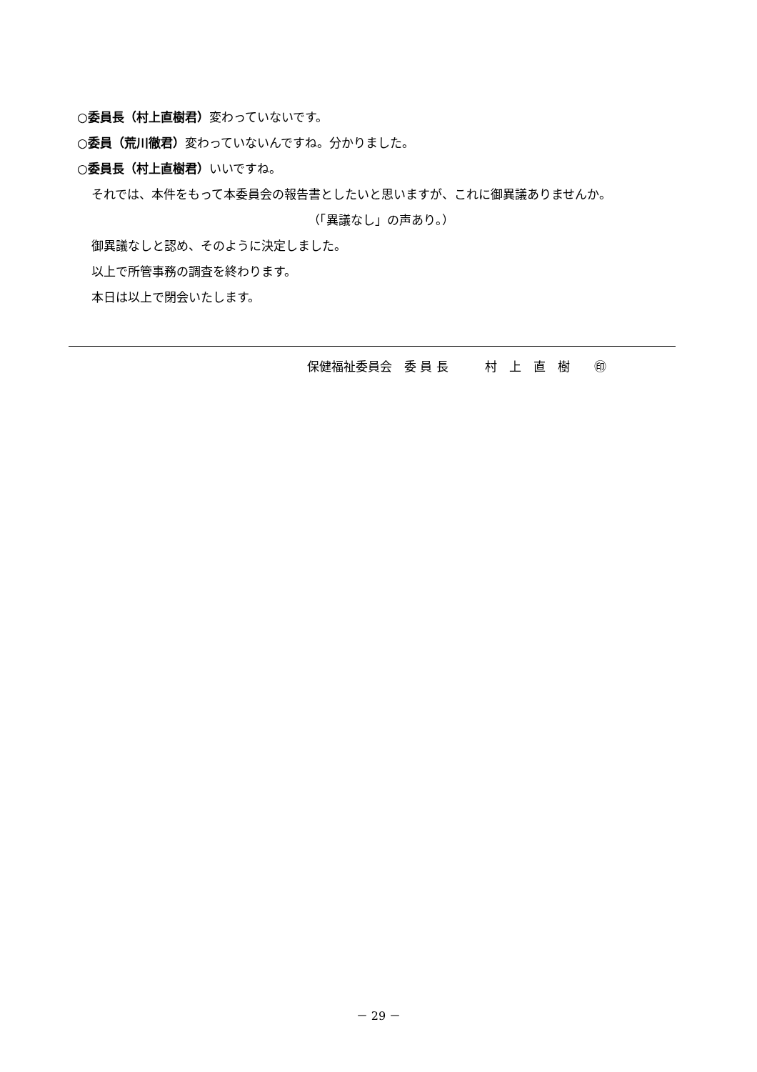○委員長（村上直樹君）変わっていないです。
○委員（荒川徹君）変わっていないんですね。分かりました。
○委員長（村上直樹君）いいですね。
それでは、本件をもって本委員会の報告書としたいと思いますが、これに御異議ありませんか。
（「異議なし」の声あり。）
御異議なしと認め、そのように決定しました。
以上で所管事務の調査を終わります。
本日は以上で閉会いたします。
保健福祉委員会　委 員 長　　　村　上　直　樹　　㊞
－ 29 －